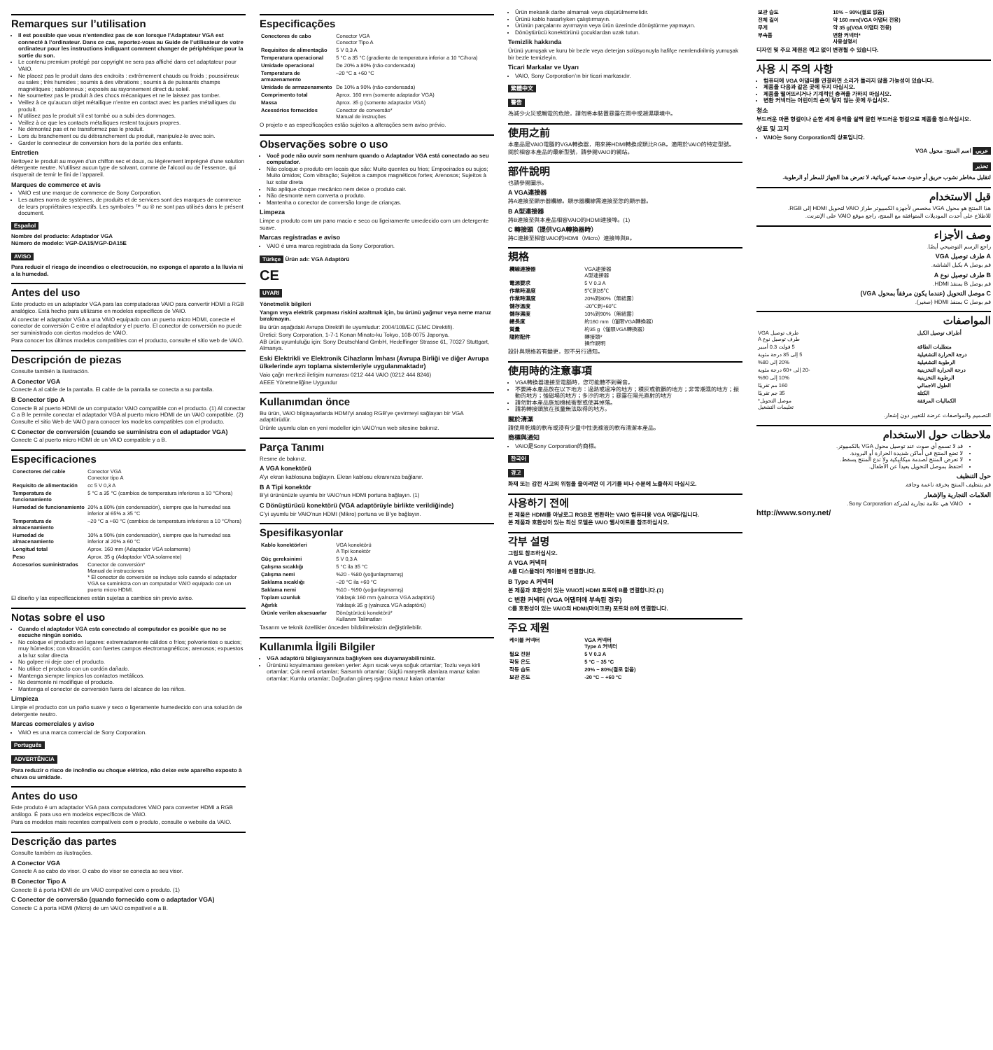Remarques sur l’utilisation
Il est possible que vous n’entendiez pas de son lorsque l’Adaptateur VGA est connecté à l’ordinateur. Dans ce cas, reportez-vous au Guide de l’utilisateur de votre ordinateur pour les instructions indiquant comment changer de périphérique pour la sortie du son.
Le contenu premium protégé par copyright ne sera pas affiché dans cet adaptateur pour VAIO.
Ne placez pas le produit dans des endroits : extrêmement chauds ou froids ; poussiéreux ou sales ; très humides ; soumis à des vibrations ; soumis à de puissants champs magnétiques ; sablonneux ; exposés au rayonnement direct du soleil.
Ne soumettez pas le produit à des chocs mécaniques et ne le laissez pas tomber.
Veillez à ce qu’aucun objet métallique n’entre en contact avec les parties métalliques du produit.
N’utilisez pas le produit s’il est tombé ou a subi des dommages.
Veillez à ce que les contacts métalliques restent toujours propres.
Ne démontez pas et ne transformez pas le produit.
Lors du branchement ou du débranchement du produit, manipulez-le avec soin.
Garder le connecteur de conversion hors de la portée des enfants.
Entretien
Nettoyez le produit au moyen d’un chiffon sec et doux, ou légèrement imprégné d’une solution détergente neutre. N’utilisez aucun type de solvant, comme de l’alcool ou de l’essence, qui risquerait de ternir le fini de l’appareil.
Marques de commerce et avis
VAIO est une marque de commerce de Sony Corporation.
Les autres noms de systèmes, de produits et de services sont des marques de commerce de leurs propriétaires respectifs. Les symboles ™ ou ® ne sont pas utilisés dans le présent document.
Español
Nombre del producto: Adaptador VGA
Número de modelo: VGP-DA15/VGP-DA15E
AVISO
Para reducir el riesgo de incendios o electrocución, no exponga el aparato a la lluvia ni a la humedad.
Antes del uso
Este producto es un adaptador VGA para las computadoras VAIO para convertir HDMI a RGB analógico. Está hecho para utilizarse en modelos específicos de VAIO.
Al conectar el adaptador VGA a una VAIO equipado con un puerto micro HDMI, conecte el conector de conversión C entre el adaptador y el puerto. El conector de conversión no puede ser suministrado con ciertos modelos de VAIO.
Para conocer los últimos modelos compatibles con el producto, consulte el sitio web de VAIO.
Descripción de piezas
Consulte también la ilustración.
A Conector VGA
Conecte A al cable de la pantalla. El cable de la pantalla se conecta a su pantalla.
B Conector tipo A
Conecte B al puerto HDMI de un computador VAIO compatible con el producto. (1) Al conectar C a B le permite conectar el adaptador VGA al puerto micro HDMI de un VAIO compatible. (2) Consulte el sitio Web de VAIO para conocer los modelos compatibles con el producto.
C Conector de conversión (cuando se suministra con el adaptador VGA)
Conecte C al puerto micro HDMI de un VAIO compatible y a B.
Especificaciones
| Conectores del cable | Conector VGA Conector tipo A |
| Requisito de alimentación | cc 5 V 0,3 A |
| Temperatura de funcionamiento | 5 °C a 35 °C (cambios de temperatura inferiores a 10 °C/hora) |
| Humedad de funcionamiento | 20% a 80% (sin condensación), siempre que la humedad sea inferior al 65% a 35 °C |
| Temperatura de almacenamiento | –20 °C a +60 °C (cambios de temperatura inferiores a 10 °C/hora) |
| Humedad de almacenamiento | 10% a 90% (sin condensación), siempre que la humedad sea inferior al 20% a 60 °C |
| Longitud total | Aprox. 160 mm (Adaptador VGA solamente) |
| Peso | Aprox. 35 g (Adaptador VGA solamente) |
| Accesorios suministrados | Conector de conversión* Manual de instrucciones * El conector de conversión se incluye solo cuando el adaptador VGA se suministra con un computador VAIO equipado con un puerto micro HDMI. |
El diseño y las especificaciones están sujetas a cambios sin previo aviso.
Notas sobre el uso
Cuando el adaptador VGA esta conectado al computador es posible que no se escuche ningún sonido.
No coloque el producto en lugares: extremadamente cálidos o fríos; polvorientos o sucios; muy húmedos; con vibración; con fuertes campos electromagnéticos; arenosos; expuestos a la luz solar directa
No golpee ni deje caer el producto.
No utilice el producto con un cordón dañado.
Mantenga siempre limpios los contactos metálicos.
No desmonte ni modifique el producto.
Mantenga el conector de conversión fuera del alcance de los niños.
Limpieza
Limpie el producto con un paño suave y seco o ligeramente humedecido con una solución de detergente neutro.
Marcas comerciales y aviso
VAIO es una marca comercial de Sony Corporation.
Português
ADVERTÊNCIA
Para reduzir o risco de incêndio ou choque elétrico, não deixe este aparelho exposto à chuva ou umidade.
Antes do uso
Este produto é um adaptador VGA para computadores VAIO para converter HDMI a RGB análogo. É para uso em modelos específicos de VAIO.
Para os modelos mais recentes compatíveis com o produto, consulte o website da VAIO.
Descrição das partes
Consulte também as ilustrações.
A Conector VGA
Conecte A ao cabo do visor. O cabo do visor se conecta ao seu visor.
B Conector Tipo A
Conecte B à porta HDMI de um VAIO compatível com o produto. (1)
C Conector de conversão (quando fornecido com o adaptador VGA)
Conecte C à porta HDMI (Micro) de um VAIO compatível e a B.
Especificações
| Conectores de cabo | Conector VGA Conector Tipo A |
| Requisitos de alimentação | 5 V 0,3 A |
| Temperatura operacional | 5 °C a 35 °C (gradiente de temperatura inferior a 10 °C/hora) |
| Umidade operacional | De 20% a 80% (não-condensada) |
| Temperatura de armazenamento | –20 °C a +60 °C |
| Umidade de armazenamento | De 10% a 90% (não-condensada) |
| Comprimento total | Aprox. 160 mm (somente adaptador VGA) |
| Massa | Aprox. 35 g (somente adaptador VGA) |
| Acessórios fornecidos | Conector de conversão* Manual de instruções |
O projeto e as especificações estão sujeitos a alterações sem aviso prévio.
Observações sobre o uso
Você pode não ouvir som nenhum quando o Adaptador VGA está conectado ao seu computador.
Não coloque o produto em locais que são: Muito quentes ou frios; Empoeirados ou sujos; Muito úmidos; Com vibração; Sujeitos a campos magnéticos fortes; Arenosos; Sujeitos à luz solar direta
Não aplique choque mecânico nem deixe o produto cair.
Não desmonte nem converta o produto.
Mantenha o conector de conversão longe de crianças.
Limpeza
Limpe o produto com um pano macio e seco ou ligeiramente umedecido com um detergente suave.
Marcas registradas e aviso
VAIO é uma marca registrada da Sony Corporation.
Türkçe Ürün adı: VGA Adaptörü
CE
UYARI
Yönetmelik bilgileri
Yangın veya elektrik çarpması riskini azaltmak için, bu ürünü yağmur veya neme maruz bırakmayın.
Bu ürün aşağıdaki Avrupa Direktifi ile uyumludur: 2004/108/EC (EMC Direktifi).
Üretici: Sony Corporation, 1-7-1 Konan Minato-ku Tokyo, 108-0075 Japonya.
AB ürün uyumluluğu için: Sony Deutschland GmbH, Hedelfinger Strasse 61, 70327 Stuttgart, Almanya.
Eski Elektrikli ve Elektronik Cihazların İmhası (Avrupa Birliği ve diğer Avrupa ülkelerinde ayrı toplama sistemleriyle uygulanmaktadır)
Vaio çağrı merkezi iletişim numarası 0212 444 VAIO (0212 444 8246)
AEEE Yönetmeliğine Uygundur
Kullanımdan önce
Bu ürün, VAIO bilgisayarlarda HDMI’yi analog RGB’ye çevirmeyi sağlayan bir VGA adaptörüdür.
Ürünle uyumlu olan en yeni modeller için VAIO’nun web sitesine bakınız.
Parça Tanımı
Resme de bakınız.
A VGA konektörü
A’yı ekran kablosuna bağlayın. Ekran kablosu ekranınıza bağlanır.
B A Tipi konektör
B’yi ürününüzle uyumlu bir VAIO’nun HDMI portuna bağlayın. (1)
C Dönüştürücü konektörü (VGA adaptörüyle birlikte verildiğinde)
C’yi uyumlu bir VAIO’nun HDMI (Mikro) portuna ve B’ye bağlayın.
Spesifikasyonlar
| Kablo konektörleri | VGA konektörü A Tipi konektör |
| Güç gereksinimi | 5 V 0,3 A |
| Çalışma sıcaklığı | 5 °C ila 35 °C |
| Çalışma nemi | %20 - %80 (yoğunlaşmamış) |
| Saklama sıcaklığı | –20 °C ila +60 °C |
| Saklama nemi | %10 - %90 (yoğunlaşmamış) |
| Toplam uzunluk | Yaklaşık 160 mm (yalnızca VGA adaptörü) |
| Ağırlık | Yaklaşık 35 g (yalnızca VGA adaptörü) |
| Ürünle verilen aksesuarlar | Dönüştürücü konektörü* Kullanım Talimatları |
Tasarım ve teknik özellikler önceden bildirilmeksizin değiştirilebilir.
Kullanımla İlgili Bilgiler
VGA adaptörü bilgisayarınıza bağlıyken ses duyamayabilirsiniz.
Ürününü koyulmaması gereken yerler: Aşırı sıcak veya soğuk ortamlar; Tozlu veya kirli ortamlar; Çok nemli ortamlar; Sarsıntılı ortamlar; Güçlü manyetik alanlara maruz kalan ortamlar; Kumlu ortamlar; Doğrudan güneş ışığına maruz kalan ortamlar
Ürün mekanik darbe almamalı veya düşürülmemelidir.
Ürünü kablo hasarlıyken çalıştırmayın.
Ürünün parçalarını ayırmayın veya ürün üzerinde dönüştürme yapmayın.
Dönüştürücü konektörünü çocuklardan uzak tutun.
Temizlik hakkında
Ürünü yumuşak ve kuru bir bezle veya deterjan solüsyonuyla hafifçe nemlendirilmiş yumuşak bir bezle temizleyin.
Ticari Markalar ve Uyarı
VAIO, Sony Corporation’ın bir ticari markasıdır.
繁體中文
警告
為減少火災或觸電的危險，請勿將本裝置暴露在雨中或潮濕環境中。
使用之前
本產品是VAIO電腦的VGA轉換器，用來將HDMI轉換成類比RGB。適用於VAIO的特定型號。
關於相容本產品的最新型號，請參閱VAIO的網站。
部件說明
也請參閱圖示。
A VGA連接器
將A連接至顯示器纜線。顯示器纜線需連接至您的顯示器。
B A型連接器
將B連接至與本產品相容VAIO的HDMI連接埠。(1)
C 轉接頭（提供VGA轉換器時）
將C連接至相容VAIO的HDMI（Micro）連接埠與B。
規格
| 纜線連接器 | VGA連接器 A型連接器 |
| 電源要求 | 5 V 0.3 A |
| 作業時溫度 | 5℃到35℃ |
| 作業時濕度 | 20%到80%（無結露） |
| 儲存溫度 | -20℃到+60℃ |
| 儲存濕度 | 10%到90%（無結露） |
| 總長度 | 約160 mm（僅限VGA轉換器） |
| 質量 | 約35 g（僅限VGA轉換器） |
| 隨附配件 | 轉接頭* 操作說明 |
設計與規格若有變更，恕不另行通知。
使用時的注意事項
VGA轉換器連接至電腦時，您可能聽不到聲音。
不要將本產品放在以下地方：過熱或過冷的地方；積灰或骯髒的地方；非常潮濕的地方；振動的地方；強磁場的地方；多沙的地方；暴露在陽光直射的地方
請勿對本產品施加機械衝擊或使其掉落。
請將轉接頭放在孩童無法取得的地方。
關於清潔
請使用乾燥的軟布或浸有少量中性洗滌液的軟布清潔本產品。
商標與通知
VAIO是Sony Corporation的商標。
한국어
경고
화재 또는 감전 사고의 위험을 줄이려면 이 기기를 비나 수분에 노출하지 마십시오.
사용하기 전에
본 제품은 HDMI를 아날로그 RGB로 변환하는 VAIO 컴퓨터용 VGA 어댑터입니다.
본 제품과 호환성이 있는 최신 모델은 VAIO 웹사이트를 참조하십시오.
각부 설명
그림도 참조하십시오.
A VGA 커넥터
A를 디스플레이 케이블에 연결합니다.
B Type A 커넥터
본 제품과 호환성이 있는 VAIO의 HDMI 포트에 B를 연결합니다.(1)
C 변환 커넥터 (VGA 어댑터에 부속된 경우)
C를 호환성이 있는 VAIO의 HDMI(마이크로) 포트와 B에 연결합니다.
주요 제원
| 케이블 커넥터 | VGA 커넥터 Type A 커넥터 |
| 필요 전원 | 5 V 0.3 A |
| 작동 온도 | 5 °C ~ 35 °C |
| 작동 습도 | 20% ~ 80%(결로 없음) |
| 보관 온도 | -20 °C ~ +60 °C |
| 보관 습도 | 10% ~ 90%(결로 없음) |
| 전체 길이 | 약 160 mm(VGA 어댑터 전용) |
| 무게 | 약 35 g(VGA 어댑터 전용) |
| 부속품 | 변환 커넥터* 사용설명서 |
디자인 및 주요 제원은 예고 없이 변경될 수 있습니다.
사용 시 주의 사항
컴퓨터에 VGA 어댑터를 연결하면 소리가 들리지 않을 가능성이 있습니다.
제품을 다음과 같은 곳에 두지 마십시오.
제품을 떨어뜨리거나 기계적인 충격을 가하지 마십시오.
변환 커넥터는 어린이의 손이 닿지 않는 곳에 두십시오.
청소
부드러운 마른 헝겊이나 순한 세제 용액을 살짝 묻힌 부드러운 헝겊으로 제품을 청소하십시오.
상표 및 고지
VAIO는 Sony Corporation의 상표입니다.
عربي اسم المنتج: محول VGA
تحذير
لتقليل مخاطر نشوب حريق أو حدوث صدمة كهربائية، لا تعرض هذا الجهاز للمطر أو الرطوبة.
قبل الاستخدام
هذا المنتج هو محول VGA مخصص لأجهزة الكمبيوتر طراز VAIO لتحويل HDMI إلى RGB.
للاطلاع على أحدث الموديلات المتوافقة مع المنتج، راجع موقع VAIO على الإنترنت.
وصف الأجزاء
راجع الرسم التوضيحي أيضًا.
A طرف توصيل VGA
قم بوصل A بكبل الشاشة.
B طرف توصيل نوع A
قم بوصل B بمنفذ HDMI.
C موصل التحويل (عندما يكون مرفقاً بمحول VGA)
قم بوصل C بمنفذ HDMI (صغير).
المواصفات
| أطراف توصيل الكبل | طرف توصيل VGA طرف توصيل نوع A |
| متطلبات الطاقة | 5 فولت 0.3 أمبير |
| درجة الحرارة التشغيلية | 5 إلى 35 درجة مئوية |
| الرطوبة التشغيلية | 20% إلى 80% |
| درجة الحرارة التخزينية | -20 إلى +60 درجة مئوية |
| الرطوبة التخزينية | 10% إلى 90% |
| الطول الاجمالي | 160 مم تقريبًا |
| الكتلة | 35 جم تقريبًا |
| الكماليات المرفقة | موصل التحويل* تعليمات التشغيل |
التصميم والمواصفات عرضة للتغيير دون إشعار.
ملاحظات حول الاستخدام
قد لا تسمع أي صوت عند توصيل محول VGA بالكمبيوتر.
لا تضع المنتج في أماكن شديدة الحرارة أو البرودة.
لا تعرض المنتج لصدمة ميكانيكية ولا تدع المنتج يسقط.
احتفظ بموصل التحويل بعيداً عن الأطفال.
حول التنظيف
قم بتنظيف المنتج بخرقة ناعمة وجافة.
العلامات التجارية والإشعار
VAIO هي علامة تجارية لشركة Sony Corporation.
http://www.sony.net/